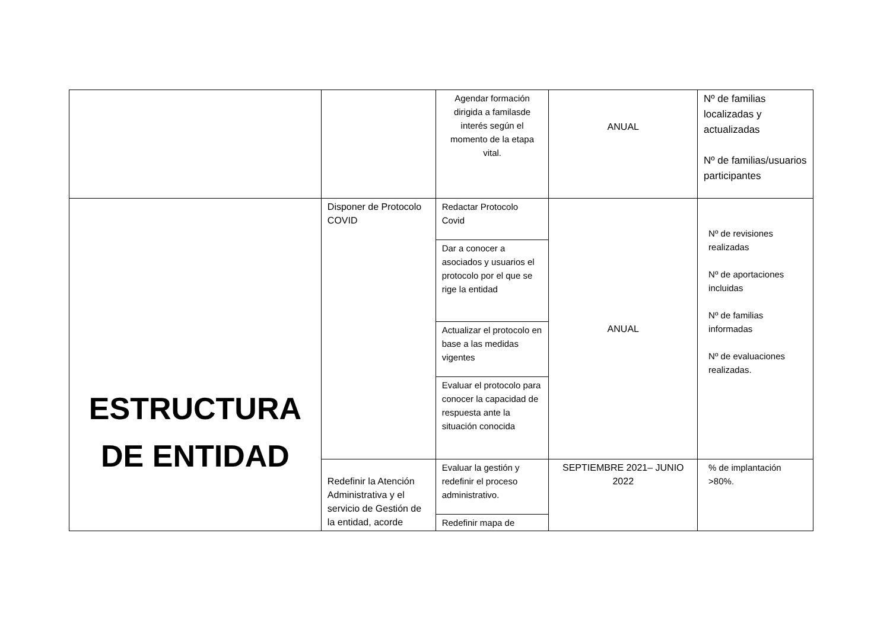| | | Agendar formación dirigida a familasde interés según el momento de la etapa vital. | ANUAL | Nº de familias localizadas y actualizadas Nº de familias/usuarios participantes |
| ESTRUCTURA DE ENTIDAD | Disponer de Protocolo COVID | Redactar Protocolo Covid | ANUAL | Nº de revisiones realizadas Nº de aportaciones incluidas Nº de familias informadas Nº de evaluaciones realizadas. |
| | | Dar a conocer a asociados y usuarios el protocolo por el que se rige la entidad | | |
| | | Actualizar el protocolo en base a las medidas vigentes | | |
| | | Evaluar el protocolo para conocer la capacidad de respuesta ante la situación conocida | | |
| | Redefinir la Atención Administrativa y el servicio de Gestión de la entidad, acorde | Evaluar la gestión y redefinir el proceso administrativo. | SEPTIEMBRE 2021– JUNIO 2022 | % de implantación >80%. |
| | | Redefinir mapa de | | |